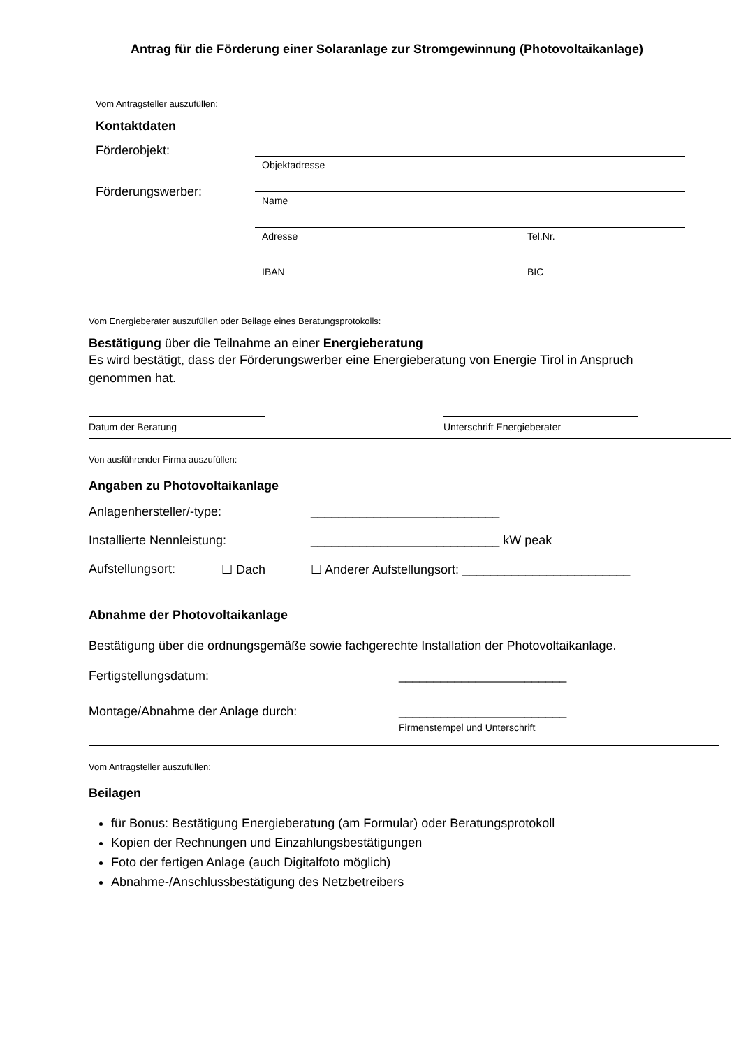Antrag für die Förderung einer Solaranlage zur Stromgewinnung (Photovoltaikanlage)
Vom Antragsteller auszufüllen:
Kontaktdaten
Förderobjekt:
Förderungswerber:
Objektadresse
Name
Adresse Tel.Nr.
IBAN BIC
Vom Energieberater auszufüllen oder Beilage eines Beratungsprotokolls:
Bestätigung über die Teilnahme an einer Energieberatung
Es wird bestätigt, dass der Förderungswerber eine Energieberatung von Energie Tirol in Anspruch genommen hat.
Datum der Beratung Unterschrift Energieberater
Von ausführender Firma auszufüllen:
Angaben zu Photovoltaikanlage
Anlagenhersteller/-type: ___________________________
Installierte Nennleistung: ___________________________ kW peak
Aufstellungsort: ☐ Dach ☐ Anderer Aufstellungsort: ________________________
Abnahme der Photovoltaikanlage
Bestätigung über die ordnungsgemäße sowie fachgerechte Installation der Photovoltaikanlage.
Fertigstellungsdatum: ________________________
Montage/Abnahme der Anlage durch: ________________________
Firmenstempel und Unterschrift
Vom Antragsteller auszufüllen:
Beilagen
für Bonus: Bestätigung Energieberatung (am Formular) oder Beratungsprotokoll
Kopien der Rechnungen und Einzahlungsbestätigungen
Foto der fertigen Anlage (auch Digitalfoto möglich)
Abnahme-/Anschlussbestätigung des Netzbetreibers